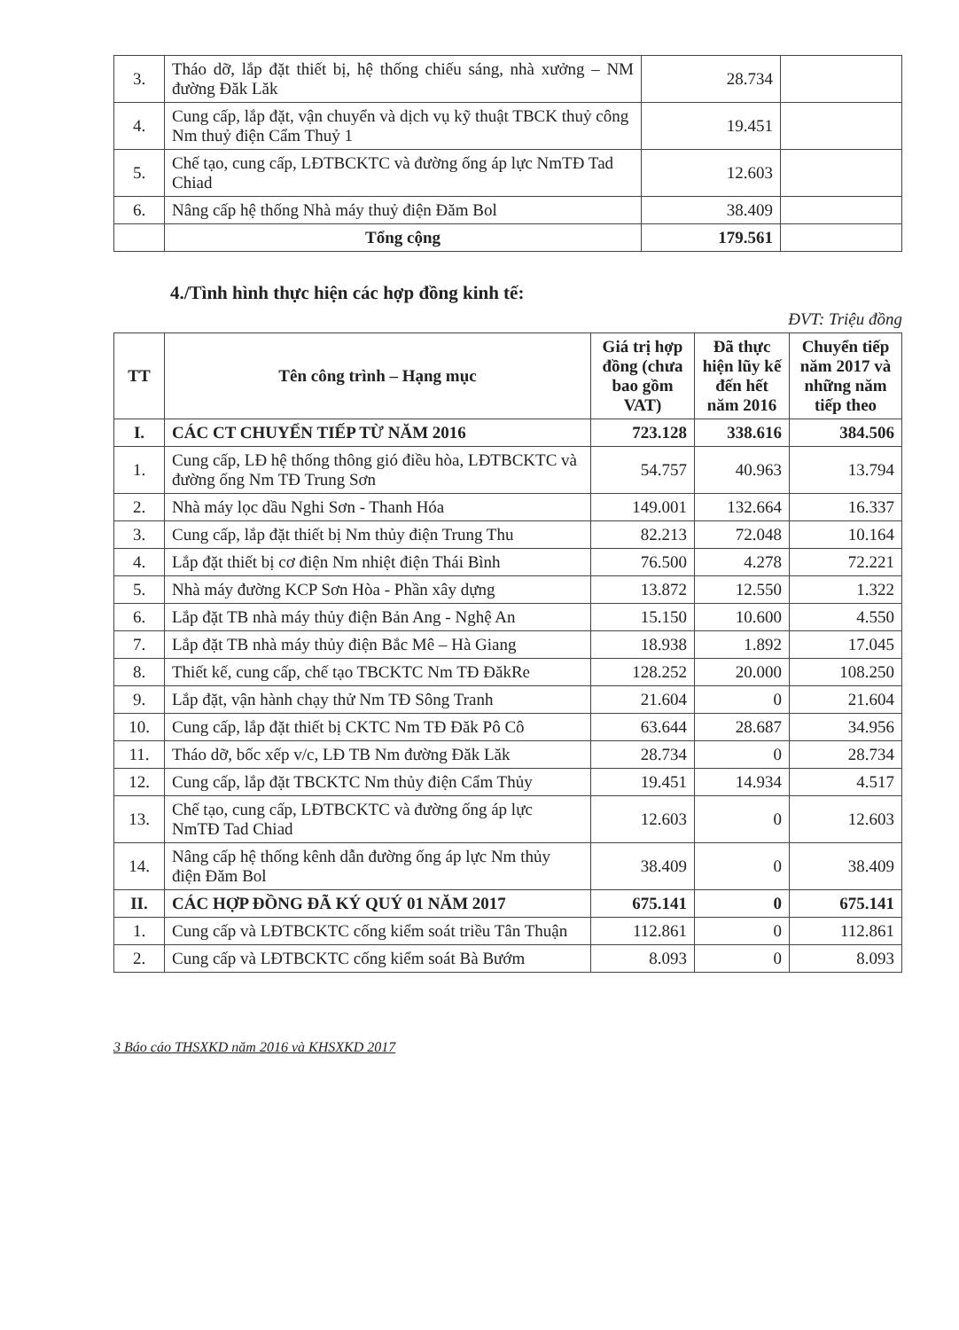| 3. | Tháo dỡ, lắp đặt thiết bị, hệ thống chiếu sáng, nhà xưởng – NM đường Đăk Lăk | 28.734 | |
| 4. | Cung cấp, lắp đặt, vận chuyển và dịch vụ kỹ thuật TBCK thuỷ công Nm thuỷ điện Cẩm Thuỷ 1 | 19.451 | |
| 5. | Chế tạo, cung cấp, LĐTBCKTC và đường ống áp lực NmTĐ Tad Chiad | 12.603 | |
| 6. | Nâng cấp hệ thống Nhà máy thuỷ điện Đăm Bol | 38.409 | |
| | Tổng cộng | 179.561 | |
4./Tình hình thực hiện các hợp đồng kinh tế:
ĐVT: Triệu đồng
| TT | Tên công trình – Hạng mục | Giá trị hợp đồng (chưa bao gồm VAT) | Đã thực hiện lũy kế đến hết năm 2016 | Chuyển tiếp năm 2017 và những năm tiếp theo |
| --- | --- | --- | --- | --- |
| I. | CÁC CT CHUYỂN TIẾP TỪ NĂM 2016 | 723.128 | 338.616 | 384.506 |
| 1. | Cung cấp, LĐ hệ thống thông gió điều hòa, LĐTBCKTC và đường ống Nm TĐ Trung Sơn | 54.757 | 40.963 | 13.794 |
| 2. | Nhà máy lọc dầu Nghi Sơn - Thanh Hóa | 149.001 | 132.664 | 16.337 |
| 3. | Cung cấp, lắp đặt thiết bị Nm thủy điện Trung Thu | 82.213 | 72.048 | 10.164 |
| 4. | Lắp đặt thiết bị cơ điện Nm nhiệt điện Thái Bình | 76.500 | 4.278 | 72.221 |
| 5. | Nhà máy đường KCP Sơn Hòa - Phần xây dựng | 13.872 | 12.550 | 1.322 |
| 6. | Lắp đặt TB nhà máy thủy điện Bản Ang - Nghệ An | 15.150 | 10.600 | 4.550 |
| 7. | Lắp đặt TB nhà máy thủy điện Bắc Mê – Hà Giang | 18.938 | 1.892 | 17.045 |
| 8. | Thiết kế, cung cấp, chế tạo TBCKTC Nm TĐ ĐăkRe | 128.252 | 20.000 | 108.250 |
| 9. | Lắp đặt, vận hành chạy thử Nm TĐ Sông Tranh | 21.604 | 0 | 21.604 |
| 10. | Cung cấp, lắp đặt thiết bị CKTC Nm TĐ Đăk Pô Cô | 63.644 | 28.687 | 34.956 |
| 11. | Tháo dỡ, bốc xếp v/c, LĐ TB Nm đường Đăk Lăk | 28.734 | 0 | 28.734 |
| 12. | Cung cấp, lắp đặt TBCKTC Nm thủy điện Cẩm Thủy | 19.451 | 14.934 | 4.517 |
| 13. | Chế tạo, cung cấp, LĐTBCKTC và đường ống áp lực NmTĐ Tad Chiad | 12.603 | 0 | 12.603 |
| 14. | Nâng cấp hệ thống kênh dẫn đường ống áp lực Nm thủy điện Đăm Bol | 38.409 | 0 | 38.409 |
| II. | CÁC HỢP ĐỒNG ĐÃ KÝ QUÝ 01 NĂM 2017 | 675.141 | 0 | 675.141 |
| 1. | Cung cấp và LĐTBCKTC cống kiểm soát triều Tân Thuận | 112.861 | 0 | 112.861 |
| 2. | Cung cấp và LĐTBCKTC cống kiểm soát Bà Bướm | 8.093 | 0 | 8.093 |
3 Báo cáo THSXKD năm 2016 và KHSXKD 2017